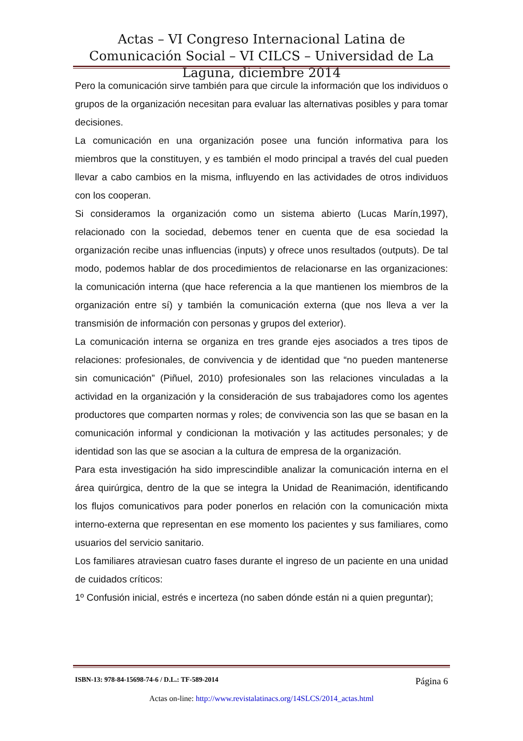Actas – VI Congreso Internacional Latina de Comunicación Social – VI CILCS – Universidad de La Laguna, diciembre 2014
Pero la comunicación sirve también para que circule la información que los individuos o grupos de la organización necesitan para evaluar las alternativas posibles y para tomar decisiones.
La comunicación en una organización posee una función informativa para los miembros que la constituyen, y es también el modo principal a través del cual pueden llevar a cabo cambios en la misma, influyendo en las actividades de otros individuos con los cooperan.
Si consideramos la organización como un sistema abierto (Lucas Marín,1997), relacionado con la sociedad, debemos tener en cuenta que de esa sociedad la organización recibe unas influencias (inputs) y ofrece unos resultados (outputs). De tal modo, podemos hablar de dos procedimientos de relacionarse en las organizaciones: la comunicación interna (que hace referencia a la que mantienen los miembros de la organización entre sí) y también la comunicación externa (que nos lleva a ver la transmisión de información con personas y grupos del exterior).
La comunicación interna se organiza en tres grande ejes asociados a tres tipos de relaciones: profesionales, de convivencia y de identidad que “no pueden mantenerse sin comunicación” (Piñuel, 2010) profesionales son las relaciones vinculadas a la actividad en la organización y la consideración de sus trabajadores como los agentes productores que comparten normas y roles; de convivencia son las que se basan en la comunicación informal y condicionan la motivación y las actitudes personales; y de identidad son las que se asocian a la cultura de empresa de la organización.
Para esta investigación ha sido imprescindible analizar la comunicación interna en el área quirúrgica, dentro de la que se integra la Unidad de Reanimación, identificando los flujos comunicativos para poder ponerlos en relación con la comunicación mixta interno-externa que representan en ese momento los pacientes y sus familiares, como usuarios del servicio sanitario.
Los familiares atraviesan cuatro fases durante el ingreso de un paciente en una unidad de cuidados críticos:
1º Confusión inicial, estrés e incerteza (no saben dónde están ni a quien preguntar);
ISBN-13: 978-84-15698-74-6 / D.L.: TF-589-2014 Página 6
Actas on-line: http://www.revistalatinacs.org/14SLCS/2014_actas.html